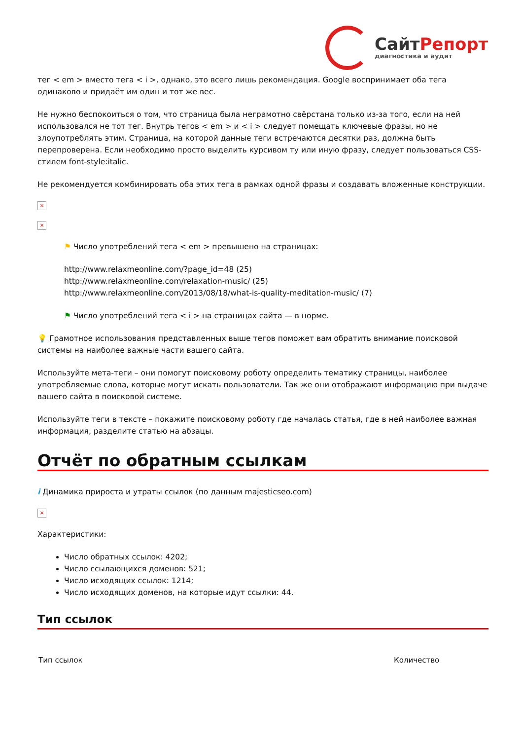СайтРепорт
диагностика и аудит
тег < em > вместо тега < i >, однако, это всего лишь рекомендация. Google воспринимает оба тега одинаково и придаёт им один и тот же вес.
Не нужно беспокоиться о том, что страница была неграмотно свёрстана только из-за того, если на ней использовался не тот тег. Внутрь тегов < em > и < i > следует помещать ключевые фразы, но не злоупотреблять этим. Страница, на которой данные теги встречаются десятки раз, должна быть перепроверена. Если необходимо просто выделить курсивом ту или иную фразу, следует пользоваться CSS-стилем font-style:italic.
Не рекомендуется комбинировать оба этих тега в рамках одной фразы и создавать вложенные конструкции.
×
×
⚑ Число употреблений тега < em > превышено на страницах:
http://www.relaxmeonline.com/?page_id=48 (25)
http://www.relaxmeonline.com/relaxation-music/ (25)
http://www.relaxmeonline.com/2013/08/18/what-is-quality-meditation-music/ (7)
⚑ Число употреблений тега < i > на страницах сайта — в норме.
💡 Грамотное использования представленных выше тегов поможет вам обратить внимание поисковой системы на наиболее важные части вашего сайта.
Используйте мета-теги – они помогут поисковому роботу определить тематику страницы, наиболее употребляемые слова, которые могут искать пользователи. Так же они отображают информацию при выдаче вашего сайта в поисковой системе.
Используйте теги в тексте – покажите поисковому роботу где началась статья, где в ней наиболее важная информация, разделите статью на абзацы.
Отчёт по обратным ссылкам
i Динамика прироста и утраты ссылок (по данным majesticseo.com)
×
Характеристики:
Число обратных ссылок: 4202;
Число ссылающихся доменов: 521;
Число исходящих ссылок: 1214;
Число исходящих доменов, на которые идут ссылки: 44.
Тип ссылок
| Тип ссылок | Количество |